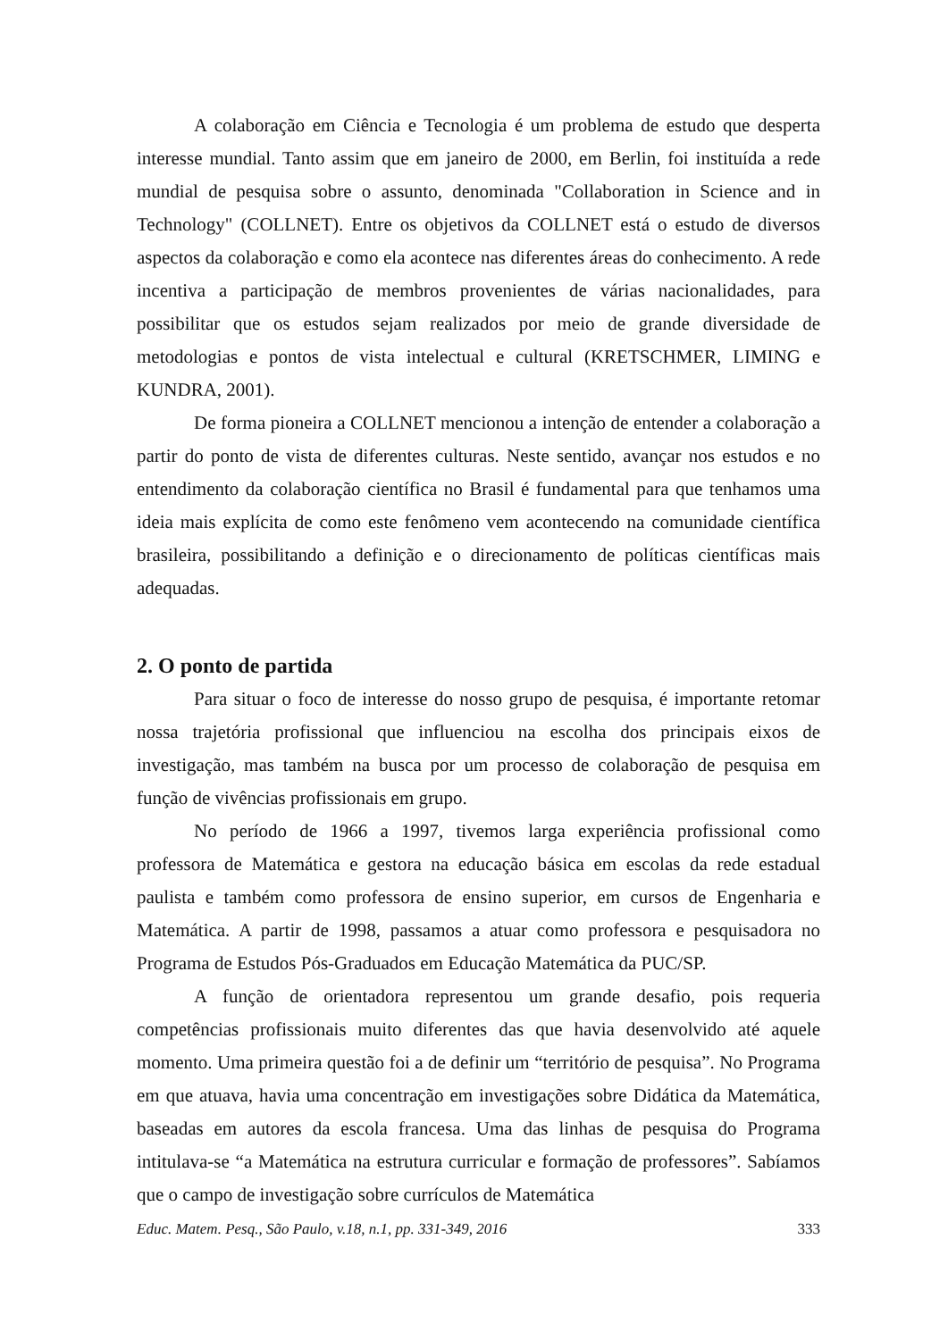A colaboração em Ciência e Tecnologia é um problema de estudo que desperta interesse mundial. Tanto assim que em janeiro de 2000, em Berlin, foi instituída a rede mundial de pesquisa sobre o assunto, denominada "Collaboration in Science and in Technology" (COLLNET). Entre os objetivos da COLLNET está o estudo de diversos aspectos da colaboração e como ela acontece nas diferentes áreas do conhecimento. A rede incentiva a participação de membros provenientes de várias nacionalidades, para possibilitar que os estudos sejam realizados por meio de grande diversidade de metodologias e pontos de vista intelectual e cultural (KRETSCHMER, LIMING e KUNDRA, 2001).
De forma pioneira a COLLNET mencionou a intenção de entender a colaboração a partir do ponto de vista de diferentes culturas. Neste sentido, avançar nos estudos e no entendimento da colaboração científica no Brasil é fundamental para que tenhamos uma ideia mais explícita de como este fenômeno vem acontecendo na comunidade científica brasileira, possibilitando a definição e o direcionamento de políticas científicas mais adequadas.
2. O ponto de partida
Para situar o foco de interesse do nosso grupo de pesquisa, é importante retomar nossa trajetória profissional que influenciou na escolha dos principais eixos de investigação, mas também na busca por um processo de colaboração de pesquisa em função de vivências profissionais em grupo.
No período de 1966 a 1997, tivemos larga experiência profissional como professora de Matemática e gestora na educação básica em escolas da rede estadual paulista e também como professora de ensino superior, em cursos de Engenharia e Matemática. A partir de 1998, passamos a atuar como professora e pesquisadora no Programa de Estudos Pós-Graduados em Educação Matemática da PUC/SP.
A função de orientadora representou um grande desafio, pois requeria competências profissionais muito diferentes das que havia desenvolvido até aquele momento. Uma primeira questão foi a de definir um “território de pesquisa”. No Programa em que atuava, havia uma concentração em investigações sobre Didática da Matemática, baseadas em autores da escola francesa. Uma das linhas de pesquisa do Programa intitulava-se “a Matemática na estrutura curricular e formação de professores”. Sabíamos que o campo de investigação sobre currículos de Matemática
Educ. Matem. Pesq., São Paulo, v.18, n.1, pp. 331-349, 2016 333